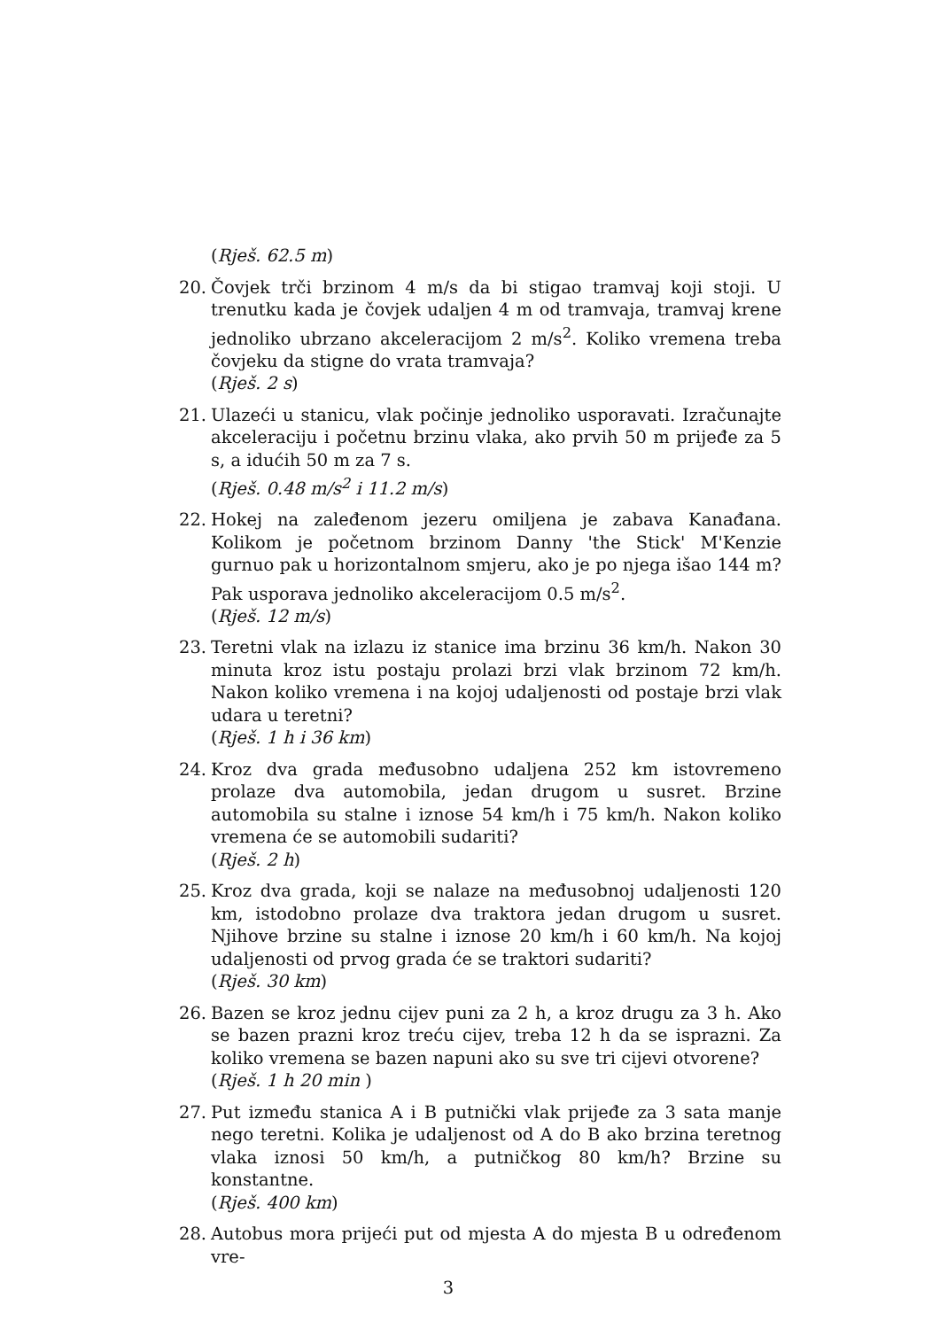(Rješ. 62.5 m)
20. Čovjek trči brzinom 4 m/s da bi stigao tramvaj koji stoji. U trenutku kada je čovjek udaljen 4 m od tramvaja, tramvaj krene jednoliko ubrzano akceleracijom 2 m/s<sup>2</sup>. Koliko vremena treba čovjeku da stigne do vrata tramvaja?
(Rješ. 2 s)
21. Ulazeći u stanicu, vlak počinje jednoliko usporavati. Izračunajte akceleraciju i početnu brzinu vlaka, ako prvih 50 m prijeđe za 5 s, a idućih 50 m za 7 s.
(Rješ. 0.48 m/s<sup>2</sup> i 11.2 m/s)
22. Hokej na zaleđenom jezeru omiljena je zabava Kanađana. Kolikom je početnom brzinom Danny 'the Stick' M'Kenzie gurnuo pak u horizontalnom smjeru, ako je po njega išao 144 m? Pak usporava jednoliko akceleracijom 0.5 m/s<sup>2</sup>.
(Rješ. 12 m/s)
23. Teretni vlak na izlazu iz stanice ima brzinu 36 km/h. Nakon 30 minuta kroz istu postaju prolazi brzi vlak brzinom 72 km/h. Nakon koliko vremena i na kojoj udaljenosti od postaje brzi vlak udara u teretni?
(Rješ. 1 h i 36 km)
24. Kroz dva grada međusobno udaljena 252 km istovremeno prolaze dva automobila, jedan drugom u susret. Brzine automobila su stalne i iznose 54 km/h i 75 km/h. Nakon koliko vremena će se automobili sudariti?
(Rješ. 2 h)
25. Kroz dva grada, koji se nalaze na međusobnoj udaljenosti 120 km, istodobno prolaze dva traktora jedan drugom u susret. Njihove brzine su stalne i iznose 20 km/h i 60 km/h. Na kojoj udaljenosti od prvog grada će se traktori sudariti?
(Rješ. 30 km)
26. Bazen se kroz jednu cijev puni za 2 h, a kroz drugu za 3 h. Ako se bazen prazni kroz treću cijev, treba 12 h da se isprazni. Za koliko vremena se bazen napuni ako su sve tri cijevi otvorene?
(Rješ. 1 h 20 min )
27. Put između stanica A i B putnički vlak prijeđe za 3 sata manje nego teretni. Kolika je udaljenost od A do B ako brzina teretnog vlaka iznosi 50 km/h, a putničkog 80 km/h? Brzine su konstantne.
(Rješ. 400 km)
28. Autobus mora prijeći put od mjesta A do mjesta B u određenom vre-
3